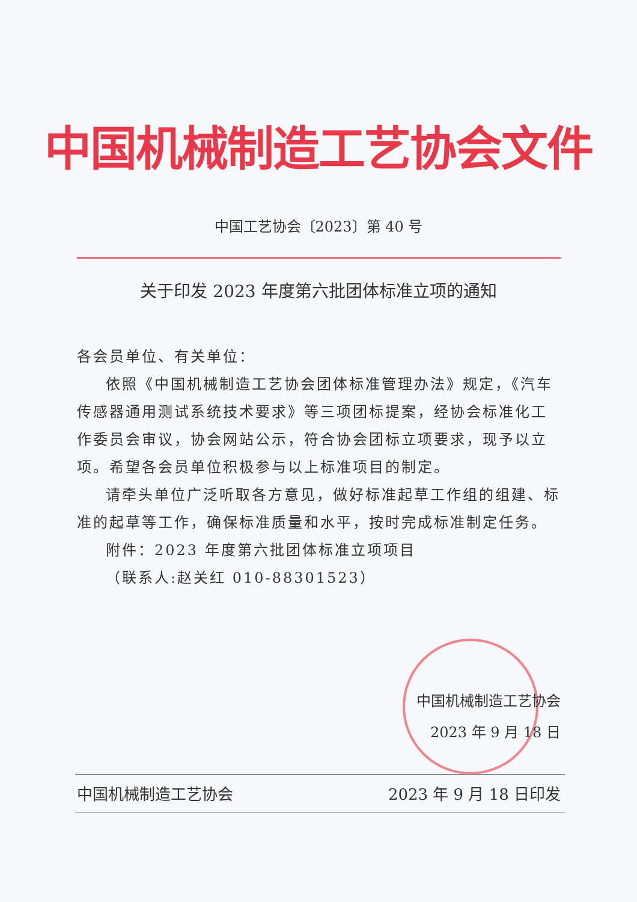中国机械制造工艺协会文件
中国工艺协会〔2023〕第 40 号
关于印发 2023 年度第六批团体标准立项的通知
各会员单位、有关单位：
依照《中国机械制造工艺协会团体标准管理办法》规定，《汽车传感器通用测试系统技术要求》等三项团标提案，经协会标准化工作委员会审议，协会网站公示，符合协会团标立项要求，现予以立项。希望各会员单位积极参与以上标准项目的制定。
请牵头单位广泛听取各方意见，做好标准起草工作组的组建、标准的起草等工作，确保标准质量和水平，按时完成标准制定任务。
附件：2023 年度第六批团体标准立项项目
（联系人:赵关红 010-88301523）
中国机械制造工艺协会
2023 年 9 月 18 日
中国机械制造工艺协会 2023 年 9 月 18 日印发